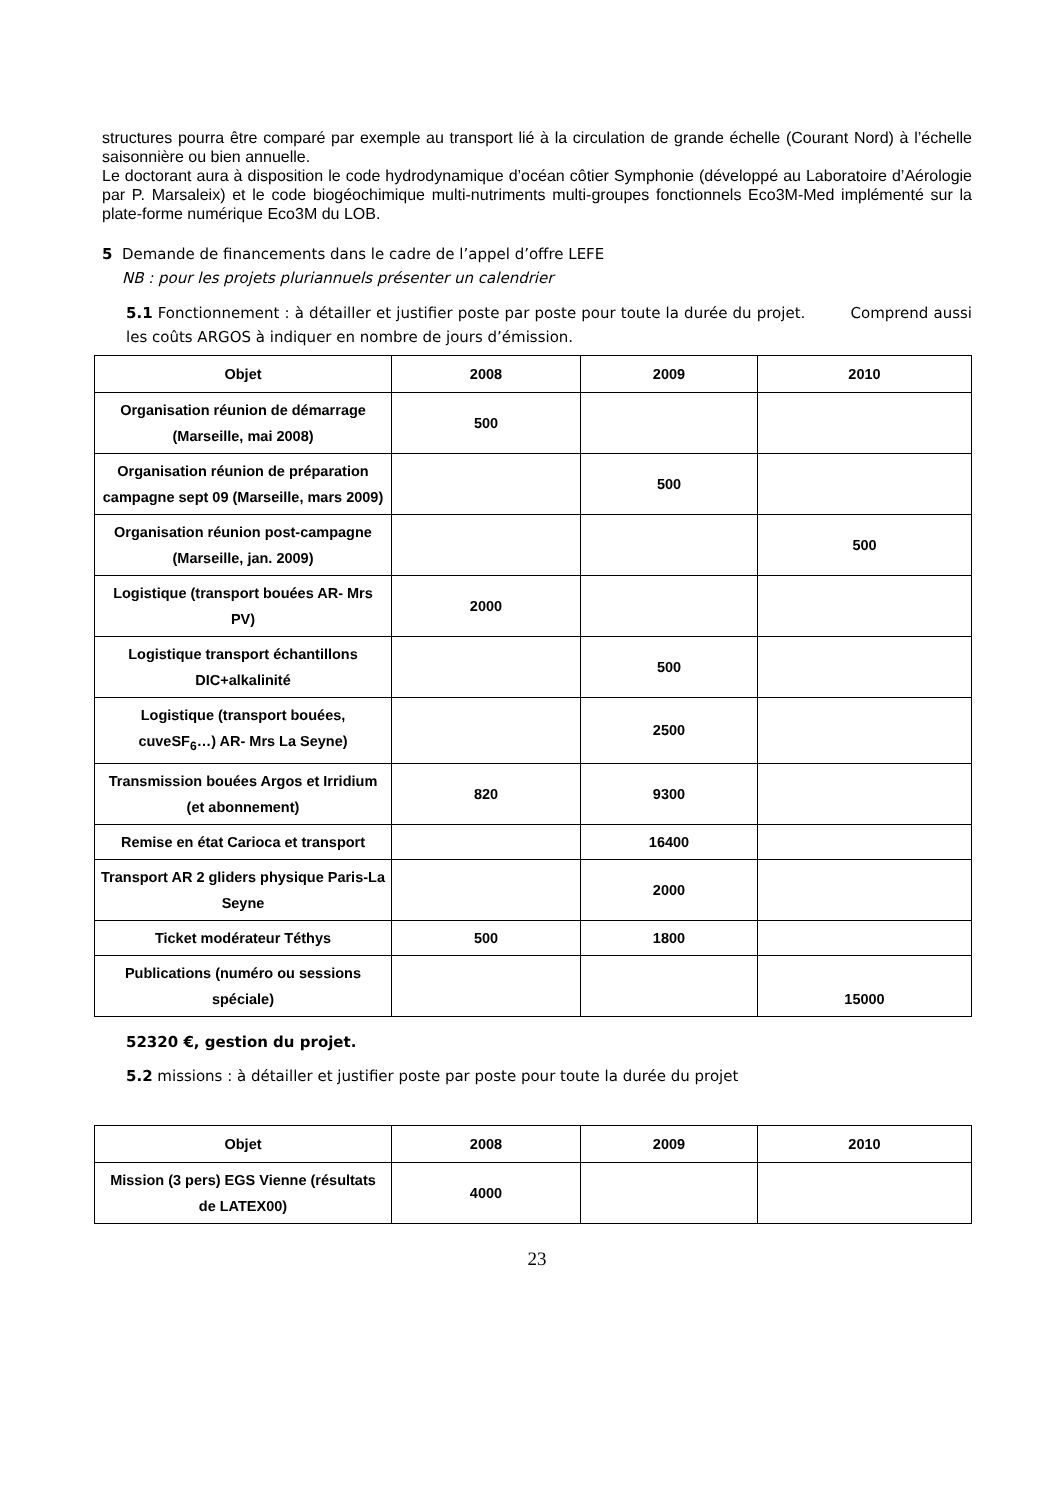structures pourra être comparé par exemple au transport lié à la circulation de grande échelle (Courant Nord) à l’échelle saisonnière ou bien annuelle.
Le doctorant aura à disposition le code hydrodynamique d’océan côtier Symphonie (développé au Laboratoire d’Aérologie par P. Marsaleix) et le code biogéochimique multi-nutriments multi-groupes fonctionnels Eco3M-Med implémenté sur la plate-forme numérique Eco3M du LOB.
5 Demande de financements dans le cadre de l’appel d’offre LEFE
NB : pour les projets pluriannuels présenter un calendrier
5.1 Fonctionnement : à détailler et justifier poste par poste pour toute la durée du projet. Comprend aussi les coûts ARGOS à indiquer en nombre de jours d’émission.
| Objet | 2008 | 2009 | 2010 |
| --- | --- | --- | --- |
| Organisation réunion de démarrage (Marseille, mai 2008) | 500 | | |
| Organisation réunion de préparation campagne sept 09 (Marseille, mars 2009) | | 500 | |
| Organisation réunion post-campagne (Marseille, jan. 2009) | | | 500 |
| Logistique (transport bouées AR- Mrs PV) | 2000 | | |
| Logistique transport échantillons DIC+alkalinité | | 500 | |
| Logistique (transport bouées, cuveSF<sub>6</sub>…) AR- Mrs La Seyne) | | 2500 | |
| Transmission bouées Argos et Irridium (et abonnement) | 820 | 9300 | |
| Remise en état Carioca et transport | | 16400 | |
| Transport AR 2 gliders physique Paris-La Seyne | | 2000 | |
| Ticket modérateur Téthys | 500 | 1800 | |
| Publications (numéro ou sessions spéciale) | | | 15000 |
52320 €, gestion du projet.
5.2 missions : à détailler et justifier poste par poste pour toute la durée du projet
| Objet | 2008 | 2009 | 2010 |
| --- | --- | --- | --- |
| Mission (3 pers) EGS Vienne (résultats de LATEX00) | 4000 | | |
23